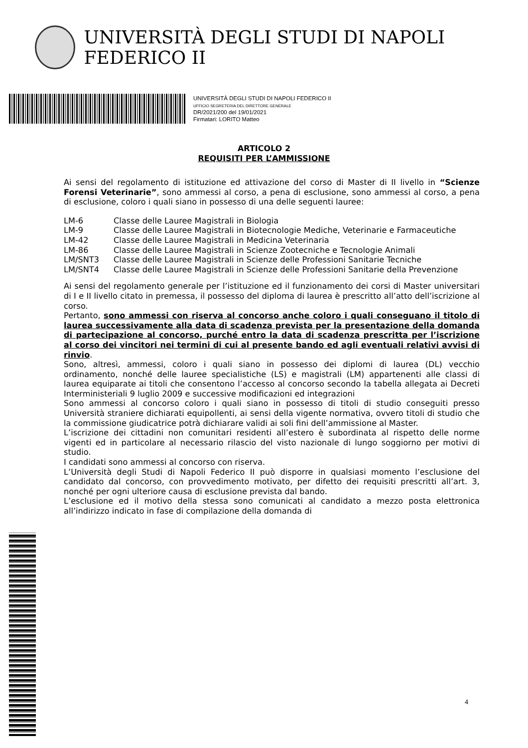UNIVERSITÀ DEGLI STUDI DI NAPOLI FEDERICO II
UNIVERSITÀ DEGLI STUDI DI NAPOLI FEDERICO II
UFFICIO SEGRETERIA DEL DIRETTORE GENERALE
DR/2021/200 del 19/01/2021
Firmatari: LORITO Matteo
ARTICOLO 2
REQUISITI PER L’AMMISSIONE
Ai sensi del regolamento di istituzione ed attivazione del corso di Master di II livello in “Scienze Forensi Veterinarie”, sono ammessi al corso, a pena di esclusione, sono ammessi al corso, a pena di esclusione, coloro i quali siano in possesso di una delle seguenti lauree:
| LM-6 | Classe delle Lauree Magistrali in Biologia |
| LM-9 | Classe delle Lauree Magistrali in Biotecnologie Mediche, Veterinarie e Farmaceutiche |
| LM-42 | Classe delle Lauree Magistrali in Medicina Veterinaria |
| LM-86 | Classe delle Lauree Magistrali in Scienze Zootecniche e Tecnologie Animali |
| LM/SNT3 | Classe delle Lauree Magistrali in Scienze delle Professioni Sanitarie Tecniche |
| LM/SNT4 | Classe delle Lauree Magistrali in Scienze delle Professioni Sanitarie della Prevenzione |
Ai sensi del regolamento generale per l’istituzione ed il funzionamento dei corsi di Master universitari di I e II livello citato in premessa, il possesso del diploma di laurea è prescritto all’atto dell’iscrizione al corso.
Pertanto, sono ammessi con riserva al concorso anche coloro i quali conseguano il titolo di laurea successivamente alla data di scadenza prevista per la presentazione della domanda di partecipazione al concorso, purché entro la data di scadenza prescritta per l’iscrizione al corso dei vincitori nei termini di cui al presente bando ed agli eventuali relativi avvisi di rinvio.
Sono, altresì, ammessi, coloro i quali siano in possesso dei diplomi di laurea (DL) vecchio ordinamento, nonché delle lauree specialistiche (LS) e magistrali (LM) appartenenti alle classi di laurea equiparate ai titoli che consentono l’accesso al concorso secondo la tabella allegata ai Decreti Interministeriali 9 luglio 2009 e successive modificazioni ed integrazioni
Sono ammessi al concorso coloro i quali siano in possesso di titoli di studio conseguiti presso Università straniere dichiarati equipollenti, ai sensi della vigente normativa, ovvero titoli di studio che la commissione giudicatrice potrà dichiarare validi ai soli fini dell’ammissione al Master.
L’iscrizione dei cittadini non comunitari residenti all’estero è subordinata al rispetto delle norme vigenti ed in particolare al necessario rilascio del visto nazionale di lungo soggiorno per motivi di studio.
I candidati sono ammessi al concorso con riserva.
L’Università degli Studi di Napoli Federico II può disporre in qualsiasi momento l’esclusione del candidato dal concorso, con provvedimento motivato, per difetto dei requisiti prescritti all’art. 3, nonché per ogni ulteriore causa di esclusione prevista dal bando.
L’esclusione ed il motivo della stessa sono comunicati al candidato a mezzo posta elettronica all’indirizzo indicato in fase di compilazione della domanda di
4